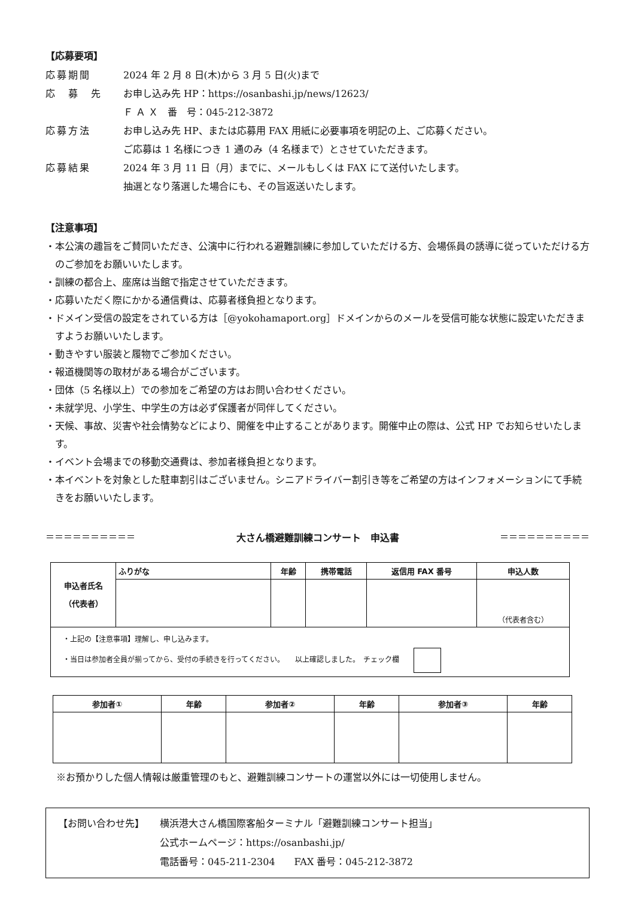【応募要項】
応募期間 2024 年 2 月 8 日(木)から 3 月 5 日(火)まで
応　募　先 お申し込み先 HP：https://osanbashi.jp/news/12623/
Ｆ Ａ Ｘ　番　号：045-212-3872
応募方法 お申し込み先 HP、または応募用 FAX 用紙に必要事項を明記の上、ご応募ください。
ご応募は 1 名様につき 1 通のみ（4 名様まで）とさせていただきます。
応募結果 2024 年 3 月 11 日（月）までに、メールもしくは FAX にて送付いたします。
抽選となり落選した場合にも、その旨返送いたします。
【注意事項】
・本公演の趣旨をご賛同いただき、公演中に行われる避難訓練に参加していただける方、会場係員の誘導に従っていただける方のご参加をお願いいたします。
・訓練の都合上、座席は当館で指定させていただきます。
・応募いただく際にかかる通信費は、応募者様負担となります。
・ドメイン受信の設定をされている方は［@yokohamaport.org］ドメインからのメールを受信可能な状態に設定いただきますようお願いいたします。
・動きやすい服装と履物でご参加ください。
・報道機関等の取材がある場合がございます。
・団体（5 名様以上）での参加をご希望の方はお問い合わせください。
・未就学児、小学生、中学生の方は必ず保護者が同伴してください。
・天候、事故、災害や社会情勢などにより、開催を中止することがあります。開催中止の際は、公式 HP でお知らせいたします。
・イベント会場までの移動交通費は、参加者様負担となります。
・本イベントを対象とした駐車割引はございません。シニアドライバー割引き等をご希望の方はインフォメーションにて手続きをお願いいたします。
＝＝＝＝＝＝＝＝＝＝ 大さん橋避難訓練コンサート　申込書 ＝＝＝＝＝＝＝＝＝＝
| 申込者氏名 （代表者） | ふりがな | 年齢 | 携帯電話 | 返信用 FAX 番号 | 申込人数 |
| --- | --- | --- | --- | --- | --- |
| | | | | | （代表者含む） |
| ・上記の【注意事項】理解し、申し込みます。 ・当日は参加者全員が揃ってから、受付の手続きを行ってください。 以上確認しました。 チェック欄 | | | | | |
| 参加者① | 年齢 | 参加者② | 年齢 | 参加者③ | 年齢 |
| --- | --- | --- | --- | --- | --- |
※お預かりした個人情報は厳重管理のもと、避難訓練コンサートの運営以外には一切使用しません。
【お問い合わせ先】 横浜港大さん橋国際客船ターミナル「避難訓練コンサート担当」
公式ホームページ：https://osanbashi.jp/
電話番号：045-211-2304　　FAX 番号：045-212-3872